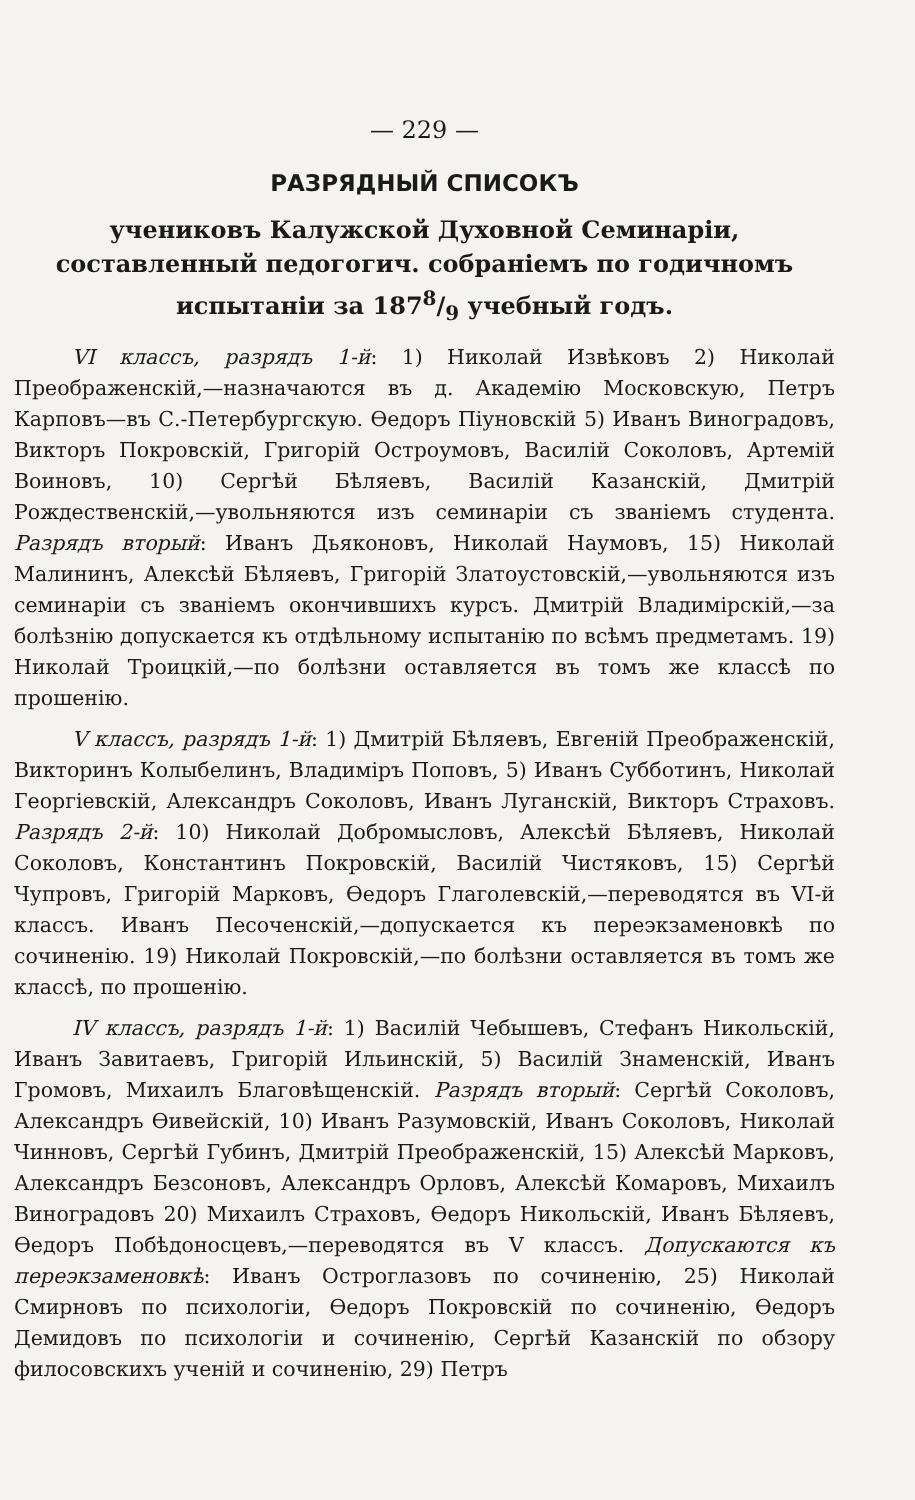— 229 —
РАЗРЯДНЫЙ СПИСОКЪ
учениковъ Калужской Духовной Семинаріи, составленный педогогич. собраніемъ по годичномъ испытаніи за 1878/9 учебный годъ.
VI классъ, разрядъ 1-й: 1) Николай Извѣковъ 2) Николай Преображенскій,—назначаются въ д. Академію Московскую, Петръ Карповъ—въ С.-Петербургскую. Ѳедоръ Піуновскій 5) Иванъ Виноградовъ, Викторъ Покровскій, Григорій Остроумовъ, Василій Соколовъ, Артемій Воиновъ, 10) Сергѣй Бѣляевъ, Василій Казанскій, Дмитрій Рождественскій,—увольняются изъ семинаріи съ званіемъ студента. Разрядъ вторый: Иванъ Дьяконовъ, Николай Наумовъ, 15) Николай Малининъ, Алексѣй Бѣляевъ, Григорій Златоустовскій,—увольняются изъ семинаріи съ званіемъ окончившихъ курсъ. Дмитрій Владимірскій,—за болѣзнію допускается къ отдѣльному испытанію по всѣмъ предметамъ. 19) Николай Троицкій,—по болѣзни оставляется въ томъ же классѣ по прошенію.
V классъ, разрядъ 1-й: 1) Дмитрій Бѣляевъ, Евгеній Преображенскій, Викторинъ Колыбелинъ, Владиміръ Поповъ, 5) Иванъ Субботинъ, Николай Георгіевскій, Александръ Соколовъ, Иванъ Луганскій, Викторъ Страховъ. Разрядъ 2-й: 10) Николай Добромысловъ, Алексѣй Бѣляевъ, Николай Соколовъ, Константинъ Покровскій, Василій Чистяковъ, 15) Сергѣй Чупровъ, Григорій Марковъ, Ѳедоръ Глаголевскій,—переводятся въ VI-й классъ. Иванъ Песоченскій,—допускается къ переэкзаменовкѣ по сочиненію. 19) Николай Покровскій,—по болѣзни оставляется въ томъ же классѣ, по прошенію.
IV классъ, разрядъ 1-й: 1) Василій Чебышевъ, Стефанъ Никольскій, Иванъ Завитаевъ, Григорій Ильинскій, 5) Василій Знаменскій, Иванъ Громовъ, Михаилъ Благовѣщенскій. Разрядъ вторый: Сергѣй Соколовъ, Александръ Ѳивейскій, 10) Иванъ Разумовскій, Иванъ Соколовъ, Николай Чинновъ, Сергѣй Губинъ, Дмитрій Преображенскій, 15) Алексѣй Марковъ, Александръ Безсоновъ, Александръ Орловъ, Алексѣй Комаровъ, Михаилъ Виноградовъ 20) Михаилъ Страховъ, Ѳедоръ Никольскій, Иванъ Бѣляевъ, Ѳедоръ Побѣдоносцевъ,—переводятся въ V классъ. Допускаются къ переэкзаменовкѣ: Иванъ Остроглазовъ по сочиненію, 25) Николай Смирновъ по психологіи, Ѳедоръ Покровскій по сочиненію, Ѳедоръ Демидовъ по психологіи и сочиненію, Сергѣй Казанскій по обзору филосовскихъ ученій и сочиненію, 29) Петръ